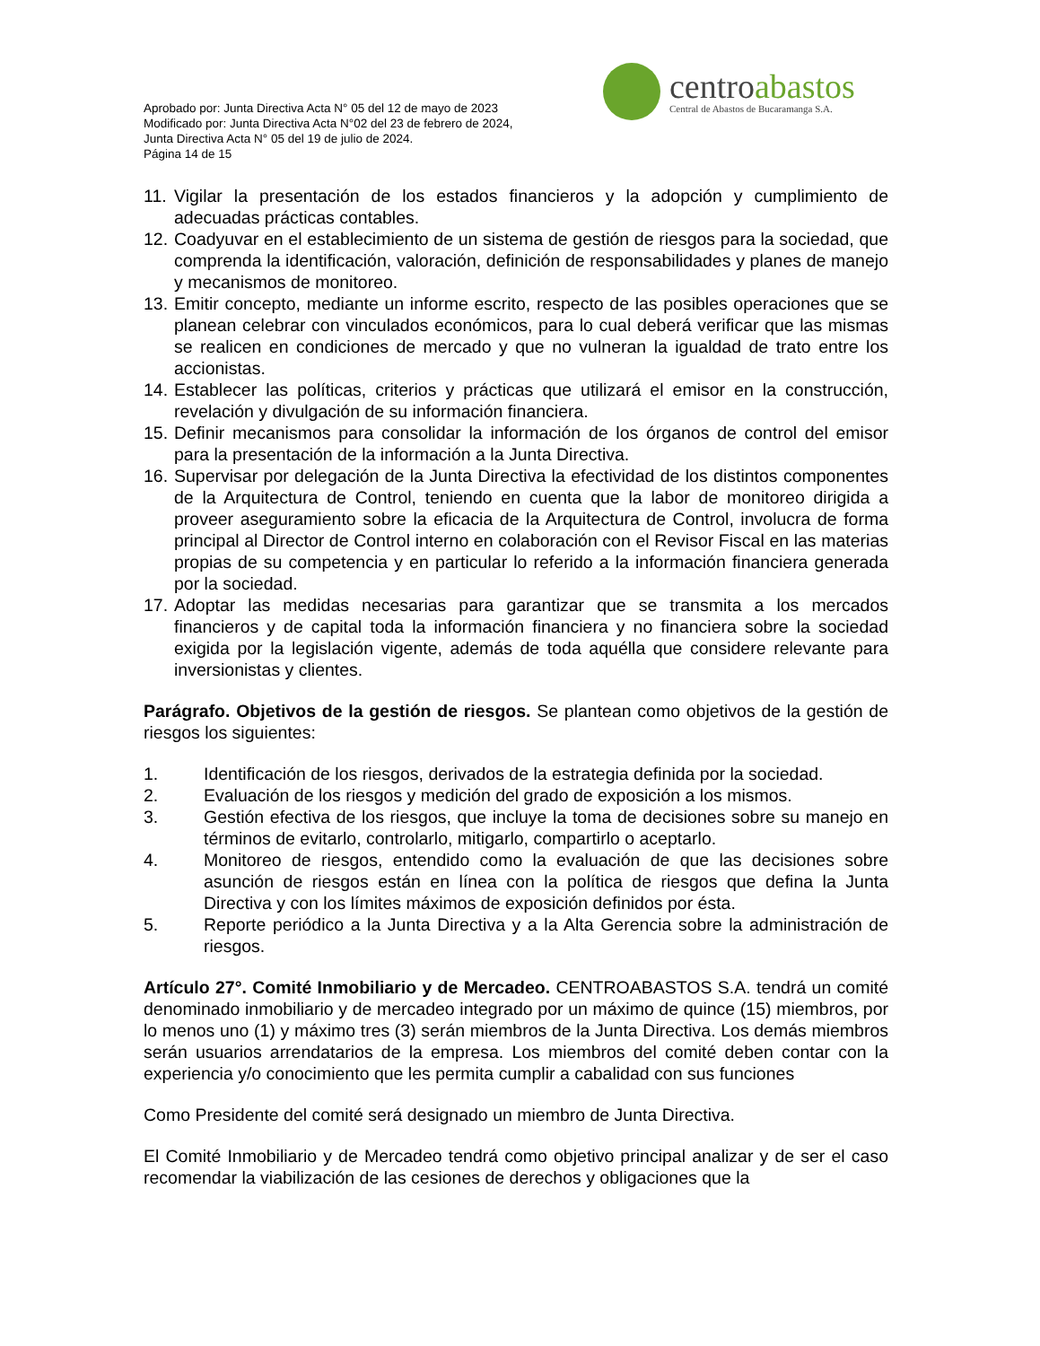centroabastos
Central de Abastos de Bucaramanga S.A.
Aprobado por: Junta Directiva Acta N° 05 del 12 de mayo de 2023
Modificado por: Junta Directiva Acta N°02 del 23 de febrero de 2024,
Junta Directiva Acta N° 05 del 19 de julio de 2024.
Página 14 de 15
11.
Vigilar la presentación de los estados financieros y la adopción y cumplimiento de adecuadas prácticas contables.
12.
Coadyuvar en el establecimiento de un sistema de gestión de riesgos para la sociedad, que comprenda la identificación, valoración, definición de responsabilidades y planes de manejo y mecanismos de monitoreo.
13.
Emitir concepto, mediante un informe escrito, respecto de las posibles operaciones que se planean celebrar con vinculados económicos, para lo cual deberá verificar que las mismas se realicen en condiciones de mercado y que no vulneran la igualdad de trato entre los accionistas.
14.
Establecer las políticas, criterios y prácticas que utilizará el emisor en la construcción, revelación y divulgación de su información financiera.
15.
Definir mecanismos para consolidar la información de los órganos de control del emisor para la presentación de la información a la Junta Directiva.
16.
Supervisar por delegación de la Junta Directiva la efectividad de los distintos componentes de la Arquitectura de Control, teniendo en cuenta que la labor de monitoreo dirigida a proveer aseguramiento sobre la eficacia de la Arquitectura de Control, involucra de forma principal al Director de Control interno en colaboración con el Revisor Fiscal en las materias propias de su competencia y en particular lo referido a la información financiera generada por la sociedad.
17.
Adoptar las medidas necesarias para garantizar que se transmita a los mercados financieros y de capital toda la información financiera y no financiera sobre la sociedad exigida por la legislación vigente, además de toda aquélla que considere relevante para inversionistas y clientes.
Parágrafo. Objetivos de la gestión de riesgos. Se plantean como objetivos de la gestión de riesgos los siguientes:
1. Identificación de los riesgos, derivados de la estrategia definida por la sociedad.
2. Evaluación de los riesgos y medición del grado de exposición a los mismos.
3. Gestión efectiva de los riesgos, que incluye la toma de decisiones sobre su manejo en términos de evitarlo, controlarlo, mitigarlo, compartirlo o aceptarlo.
4. Monitoreo de riesgos, entendido como la evaluación de que las decisiones sobre asunción de riesgos están en línea con la política de riesgos que defina la Junta Directiva y con los límites máximos de exposición definidos por ésta.
5. Reporte periódico a la Junta Directiva y a la Alta Gerencia sobre la administración de riesgos.
Artículo 27°. Comité Inmobiliario y de Mercadeo. CENTROABASTOS S.A. tendrá un comité denominado inmobiliario y de mercadeo integrado por un máximo de quince (15) miembros, por lo menos uno (1) y máximo tres (3) serán miembros de la Junta Directiva. Los demás miembros serán usuarios arrendatarios de la empresa. Los miembros del comité deben contar con la experiencia y/o conocimiento que les permita cumplir a cabalidad con sus funciones
Como Presidente del comité será designado un miembro de Junta Directiva.
El Comité Inmobiliario y de Mercadeo tendrá como objetivo principal analizar y de ser el caso recomendar la viabilización de las cesiones de derechos y obligaciones que la